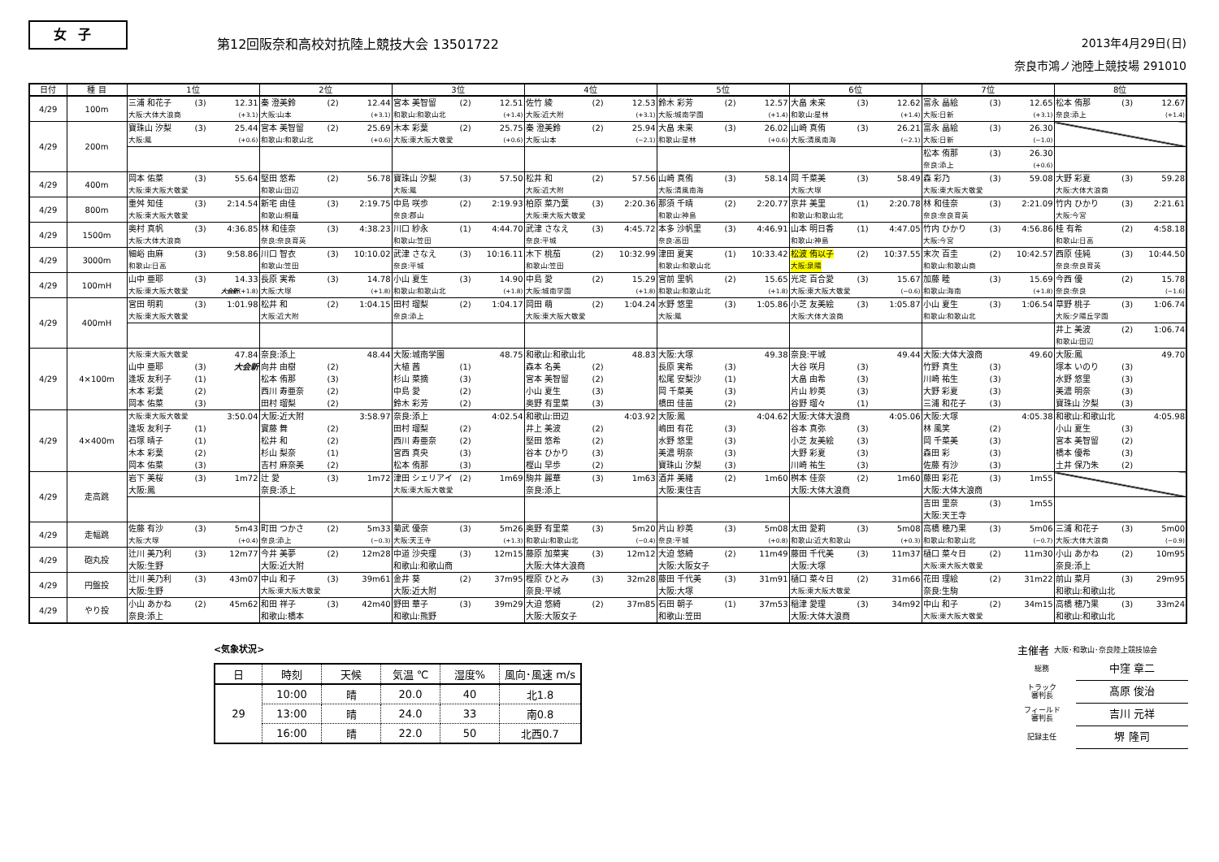女子
第12回阪奈和高校対抗陸上競技大会 13501722
2013年4月29日(日)
奈良市鴻ノ池陸上競技場 291010
| 日付 | 種 目 | 1位 | 2位 | 3位 | 4位 | 5位 | 6位 | 7位 | 8位 |
| --- | --- | --- | --- | --- | --- | --- | --- | --- | --- |
| 4/29 | 100m | 三浦 和花子 (3) 12.31 大阪:大体大浪商 (+3.1) | 秦 澄美鈴 (2) 12.44 大阪:山本 (+3.1) | 宮本 美智留 (2) 12.51 和歌山:和歌山北 (+1.4) | 佐竹 綾 (2) 12.53 大阪:近大附 (+3.1) | 鈴木 彩芳 (2) 12.57 大阪:城南学園 (+1.4) | 大畠 未来 (3) 12.62 和歌山:星林 (+1.4) | 富永 晶絵 (3) 12.65 大阪:日新 (+3.1) | 松本 侑那 (3) 12.67 奈良:添上 (+1.4) |
| 4/29 | 200m | 寶珠山 汐梨 (3) 25.44 大阪:鳳 (+0.6) | 宮本 美智留 (2) 25.69 和歌山:和歌山北 (+0.6) | 木本 彩葉 (2) 25.75 大阪:東大阪大敬愛 (+0.6) | 秦 澄美鈴 (2) 25.94 大阪:山本 (−2.1) | 大畠 未来 (3) 26.02 和歌山:星林 (+0.6) | 山崎 真侑 (3) 26.21 大阪:清風南海 (−2.1) | 富永 晶絵 (3) 26.30 大阪:日新 (−1.0) | |
| | | | | | | | | 松本 侑那 (3) 26.30 奈良:添上 (+0.6) | |
| 4/29 | 400m | 岡本 佑菜 (3) 55.64 大阪:東大阪大敬愛 | 堅田 悠希 (2) 56.78 和歌山:田辺 | 寶珠山 汐梨 (3) 57.50 大阪:鳳 | 松井 和 (2) 57.56 大阪:近大附 | 山崎 真侑 (3) 58.14 大阪:清風南海 | 岡 千菜美 (3) 58.49 大阪:大塚 | 森 彩乃 (3) 59.08 大阪:東大阪大敬愛 | 大野 彩夏 (3) 59.28 大阪:大体大浪商 |
| 4/29 | 800m | 重舛 知佳 (3) 2:14.54 大阪:東大阪大敬愛 | 新宅 由佳 (3) 2:19.75 和歌山:桐蔭 | 中島 咲歩 (2) 2:19.93 奈良:郡山 | 柏原 菜乃葉 (3) 2:20.36 大阪:東大阪大敬愛 | 那須 千晴 (2) 2:20.77 和歌山:神島 | 京井 美里 (1) 2:20.78 和歌山:和歌山北 | 林 和佳奈 (3) 2:21.09 奈良:奈良育英 | 竹内 ひかり (3) 2:21.61 大阪:今宮 |
| 4/29 | 1500m | 奥村 真帆 (3) 4:36.85 大阪:大体大浪商 | 林 和佳奈 (3) 4:38.23 奈良:奈良育英 | 川口 紗永 (1) 4:44.70 和歌山:笠田 | 武津 さなえ (3) 4:45.72 奈良:平城 | 本多 沙帆里 (3) 4:46.91 奈良:高田 | 山本 明日香 (1) 4:47.05 和歌山:神島 | 竹内 ひかり (3) 4:56.86 大阪:今宮 | 桂 有希 (2) 4:58.18 和歌山:日高 |
| 4/29 | 3000m | 細峪 由麻 (3) 9:58.86 和歌山:日高 | 川口 智衣 (3) 10:10.02 和歌山:笠田 | 武津 さなえ (3) 10:16.11 奈良:平城 | 木下 桃茄 (2) 10:32.99 和歌山:笠田 | 津田 夏実 (1) 10:33.42 和歌山:和歌山北 | 松波 侑以子 (2) 10:37.55 大阪:泉陽 | 末次 百圭 (2) 10:42.57 和歌山:和歌山商 | 西原 佳純 (3) 10:44.50 奈良:奈良育英 |
| 4/29 | 100mH | 山中 亜耶 (3) 14.33 大阪:東大阪大敬愛 大会新 (+1.8) | 長原 実希 (3) 14.78 大阪:大塚 (+1.8) | 小山 夏生 (3) 14.90 和歌山:和歌山北 (+1.8) | 中島 愛 (2) 15.29 大阪:城南学園 (+1.8) | 宮前 里帆 (2) 15.65 和歌山:和歌山北 (+1.8) | 光定 百合愛 (3) 15.67 大阪:東大阪大敬愛 (−0.6) | 加藤 睦 (3) 15.69 和歌山:海南 (+1.8) | 今西 優 (2) 15.78 奈良:奈良 (−1.6) |
| 4/29 | 400mH | 宮田 明莉 (3) 1:01.98 大阪:東大阪大敬愛 | 松井 和 (2) 1:04.15 大阪:近大附 | 田村 瑠梨 (2) 1:04.17 奈良:添上 | 岡田 萌 (2) 1:04.24 大阪:東大阪大敬愛 | 水野 悠里 (3) 1:05.86 大阪:鳳 | 小芝 友美絵 (3) 1:05.87 大阪:大体大浪商 | 小山 夏生 (3) 1:06.54 和歌山:和歌山北 | 草野 桃子 (3) 1:06.74 大阪:夕陽丘学園 |
| | | | | | | | | | 井上 美波 (2) 1:06.74 和歌山:田辺 |
| 4/29 | 4×100m | 大阪:東大阪大敬愛 47.84 山中 亜耶 (3) 大会新 逢坂 友利子 (1) 木本 彩葉 (2) 岡本 佑菜 (3) | 奈良:添上 48.44 向井 由樹 (2) 松本 侑那 (3) 西川 寿亜奈 (2) 田村 瑠梨 (2) | 大阪:城南学園 48.75 大植 茜 (1) 杉山 菜摘 (3) 中島 愛 (2) 鈴木 彩芳 (2) | 和歌山:和歌山北 48.83 森本 名美 (2) 宮本 美智留 (2) 小山 夏生 (3) 奥野 有里菜 (3) | 大阪:大塚 49.38 長原 実希 (3) 松尾 安梨沙 (1) 岡 千菜美 (3) 橋田 佳苗 (2) | 奈良:平城 49.44 大谷 咲月 (3) 大畠 由希 (3) 片山 紗英 (3) 谷野 瑠々 (1) | 大阪:大体大浪商 49.60 竹野 真生 (3) 川崎 祐生 (3) 大野 彩夏 (3) 三浦 和花子 (3) | 大阪:鳳 49.70 塚本 いのり (3) 水野 悠里 (3) 美濃 明奈 (3) 寶珠山 汐梨 (3) |
| 4/29 | 4×400m | 大阪:東大阪大敬愛 3:50.04 逢坂 友利子 (1) 石塚 晴子 (1) 木本 彩葉 (2) 岡本 佑菜 (3) | 大阪:近大附 3:58.97 實藤 舞 (2) 松井 和 (2) 杉山 梨奈 (1) 吉村 麻奈美 (2) | 奈良:添上 4:02.54 田村 瑠梨 (2) 西川 寿亜奈 (2) 宮西 真央 (3) 松本 侑那 (3) | 和歌山:田辺 4:03.92 井上 美波 (2) 堅田 悠希 (2) 谷本 ひかり (3) 樫山 早歩 (2) | 大阪:鳳 4:04.62 嶋田 有花 (3) 水野 悠里 (3) 美濃 明奈 (3) 寶珠山 汐梨 (3) | 大阪:大体大浪商 4:05.06 谷本 真弥 (3) 小芝 友美絵 (3) 大野 彩夏 (3) 川崎 祐生 (3) | 大阪:大塚 4:05.38 林 風笑 (2) 岡 千菜美 (3) 森田 彩 (3) 佐藤 有沙 (3) | 和歌山:和歌山北 4:05.98 小山 夏生 (3) 宮本 美智留 (2) 橋本 優希 (3) 土井 保乃朱 (2) |
| 4/29 | 走高跳 | 岩下 美桜 (3) 1m72 大阪:鳳 | 辻 愛 (3) 1m72 奈良:添上 | 津田 シェリアイ (2) 1m69 大阪:東大阪大敬愛 | 駒井 麗華 (3) 1m63 奈良:添上 | 酒井 美緒 (2) 1m60 大阪:東住吉 | 桝本 佳奈 (2) 1m60 大阪:大体大浪商 | 藤田 彩花 (3) 1m55 大阪:大体大浪商 | |
| | | | | | | | | 吉田 里奈 (3) 1m55 大阪:天王寺 | |
| 4/29 | 走幅跳 | 佐藤 有沙 (3) 5m43 大阪:大塚 (+0.4) | 町田 つかさ (2) 5m33 奈良:添上 (−0.3) | 菊武 優奈 (3) 5m26 大阪:天王寺 (+1.3) | 奥野 有里菜 (3) 5m20 和歌山:和歌山北 (−0.4) | 片山 紗英 (3) 5m08 奈良:平城 (+0.8) | 太田 愛莉 (3) 5m08 和歌山:近大和歌山 (+0.3) | 高橋 穂乃果 (3) 5m06 和歌山:和歌山北 (−0.7) | 三浦 和花子 (3) 5m00 大阪:大体大浪商 (−0.9) |
| 4/29 | 砲丸投 | 辻川 美乃利 (3) 12m77 大阪:生野 | 今井 美夢 (2) 12m28 大阪:近大附 | 中道 沙央理 (3) 12m15 和歌山:和歌山商 | 藤原 加菜実 (3) 12m12 大阪:大体大浪商 | 大迫 悠綺 (2) 11m49 大阪:大阪女子 | 藤田 千代美 (3) 11m37 大阪:大塚 | 樋口 菜々日 (2) 11m30 大阪:東大阪大敬愛 | 小山 あかね (2) 10m95 奈良:添上 |
| 4/29 | 円盤投 | 辻川 美乃利 (3) 43m07 大阪:生野 | 中山 和子 (3) 39m61 大阪:東大阪大敬愛 | 金井 葵 (2) 37m95 大阪:近大附 | 樫原 ひとみ (3) 32m28 奈良:平城 | 藤田 千代美 (3) 31m91 大阪:大塚 | 樋口 菜々日 (2) 31m66 大阪:東大阪大敬愛 | 花田 理絵 (2) 31m22 奈良:生駒 | 前山 菜月 (3) 29m95 和歌山:和歌山北 |
| 4/29 | やり投 | 小山 あかね (2) 45m62 奈良:添上 | 和田 祥子 (3) 42m40 和歌山:橋本 | 野田 華子 (3) 39m29 和歌山:熊野 | 大迫 悠綺 (2) 37m85 大阪:大阪女子 | 石田 朝子 (1) 37m53 和歌山:笠田 | 稲津 愛理 (3) 34m92 大阪:大体大浪商 | 中山 和子 (2) 34m15 大阪:東大阪大敬愛 | 高橋 穂乃果 (3) 33m24 和歌山:和歌山北 |
<気象状況>
| 日 | 時刻 | 天候 | 気温 ℃ | 湿度% | 風向･風速 m/s |
| 29 | 10:00 | 晴 | 20.0 | 40 | 北1.8 |
| | 13:00 | 晴 | 24.0 | 33 | 南0.8 |
| | 16:00 | 晴 | 22.0 | 50 | 北西0.7 |
主催者 大阪･和歌山･奈良陸上競技協会
総務 中窪 章二
トラック
審判長 髙原 俊治
フィールド
審判長 吉川 元祥
記録主任 堺 隆司